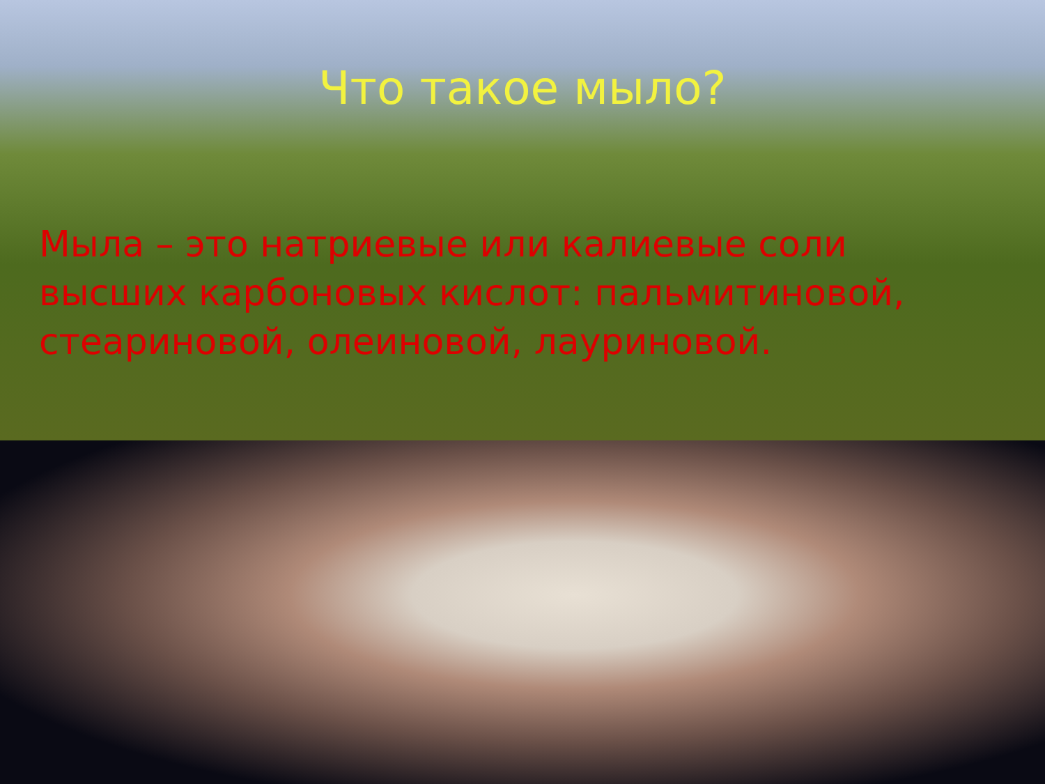Что такое мыло?
Мыла – это натриевые или калиевые соли высших карбоновых кислот: пальмитиновой, стеариновой, олеиновой, лауриновой.